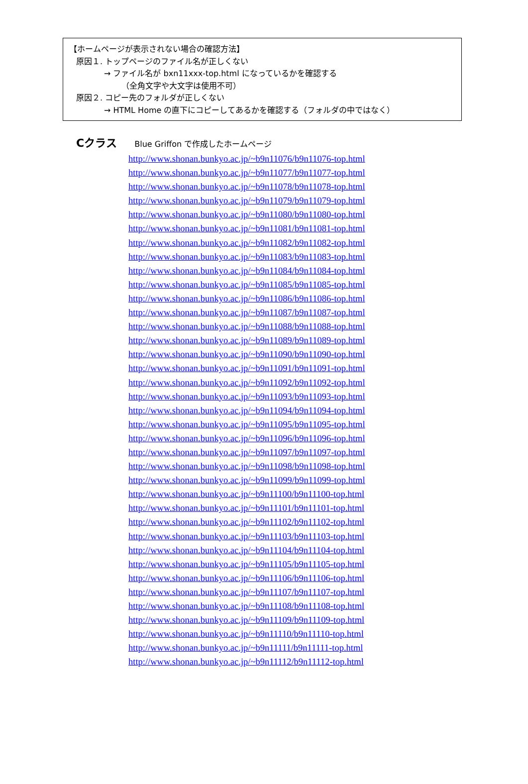【ホームページが表示されない場合の確認方法】
原因１. トップページのファイル名が正しくない
→ ファイル名が bxn11xxx-top.html になっているかを確認する
（全角文字や大文字は使用不可）
原因２. コピー先のフォルダが正しくない
→ HTML Home の直下にコピーしてあるかを確認する（フォルダの中ではなく）
Cクラス Blue Griffon で作成したホームページ
http://www.shonan.bunkyo.ac.jp/~b9n11076/b9n11076-top.html
http://www.shonan.bunkyo.ac.jp/~b9n11077/b9n11077-top.html
http://www.shonan.bunkyo.ac.jp/~b9n11078/b9n11078-top.html
http://www.shonan.bunkyo.ac.jp/~b9n11079/b9n11079-top.html
http://www.shonan.bunkyo.ac.jp/~b9n11080/b9n11080-top.html
http://www.shonan.bunkyo.ac.jp/~b9n11081/b9n11081-top.html
http://www.shonan.bunkyo.ac.jp/~b9n11082/b9n11082-top.html
http://www.shonan.bunkyo.ac.jp/~b9n11083/b9n11083-top.html
http://www.shonan.bunkyo.ac.jp/~b9n11084/b9n11084-top.html
http://www.shonan.bunkyo.ac.jp/~b9n11085/b9n11085-top.html
http://www.shonan.bunkyo.ac.jp/~b9n11086/b9n11086-top.html
http://www.shonan.bunkyo.ac.jp/~b9n11087/b9n11087-top.html
http://www.shonan.bunkyo.ac.jp/~b9n11088/b9n11088-top.html
http://www.shonan.bunkyo.ac.jp/~b9n11089/b9n11089-top.html
http://www.shonan.bunkyo.ac.jp/~b9n11090/b9n11090-top.html
http://www.shonan.bunkyo.ac.jp/~b9n11091/b9n11091-top.html
http://www.shonan.bunkyo.ac.jp/~b9n11092/b9n11092-top.html
http://www.shonan.bunkyo.ac.jp/~b9n11093/b9n11093-top.html
http://www.shonan.bunkyo.ac.jp/~b9n11094/b9n11094-top.html
http://www.shonan.bunkyo.ac.jp/~b9n11095/b9n11095-top.html
http://www.shonan.bunkyo.ac.jp/~b9n11096/b9n11096-top.html
http://www.shonan.bunkyo.ac.jp/~b9n11097/b9n11097-top.html
http://www.shonan.bunkyo.ac.jp/~b9n11098/b9n11098-top.html
http://www.shonan.bunkyo.ac.jp/~b9n11099/b9n11099-top.html
http://www.shonan.bunkyo.ac.jp/~b9n11100/b9n11100-top.html
http://www.shonan.bunkyo.ac.jp/~b9n11101/b9n11101-top.html
http://www.shonan.bunkyo.ac.jp/~b9n11102/b9n11102-top.html
http://www.shonan.bunkyo.ac.jp/~b9n11103/b9n11103-top.html
http://www.shonan.bunkyo.ac.jp/~b9n11104/b9n11104-top.html
http://www.shonan.bunkyo.ac.jp/~b9n11105/b9n11105-top.html
http://www.shonan.bunkyo.ac.jp/~b9n11106/b9n11106-top.html
http://www.shonan.bunkyo.ac.jp/~b9n11107/b9n11107-top.html
http://www.shonan.bunkyo.ac.jp/~b9n11108/b9n11108-top.html
http://www.shonan.bunkyo.ac.jp/~b9n11109/b9n11109-top.html
http://www.shonan.bunkyo.ac.jp/~b9n11110/b9n11110-top.html
http://www.shonan.bunkyo.ac.jp/~b9n11111/b9n11111-top.html
http://www.shonan.bunkyo.ac.jp/~b9n11112/b9n11112-top.html